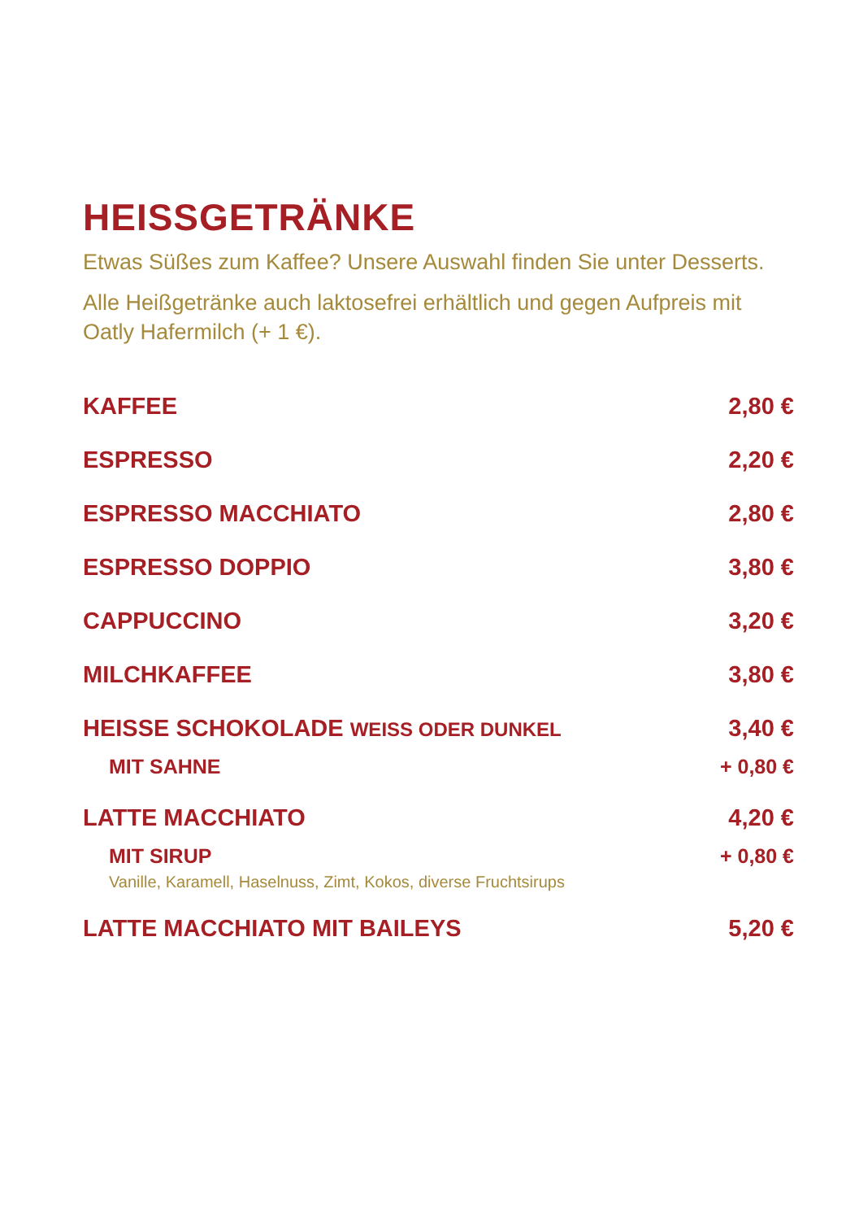HEISSGETRÄNKE
Etwas Süßes zum Kaffee? Unsere Auswahl finden Sie unter Desserts.
Alle Heißgetränke auch laktosefrei erhältlich und gegen Aufpreis mit Oatly Hafermilch (+ 1 €).
| KAFFEE | 2,80 € |
| ESPRESSO | 2,20 € |
| ESPRESSO MACCHIATO | 2,80 € |
| ESPRESSO DOPPIO | 3,80 € |
| CAPPUCCINO | 3,20 € |
| MILCHKAFFEE | 3,80 € |
| HEISSE SCHOKOLADE WEISS ODER DUNKEL | 3,40 € |
| MIT SAHNE | + 0,80 € |
| LATTE MACCHIATO | 4,20 € |
| MIT SIRUP Vanille, Karamell, Haselnuss, Zimt, Kokos, diverse Fruchtsirups | + 0,80 € |
| LATTE MACCHIATO MIT BAILEYS | 5,20 € |